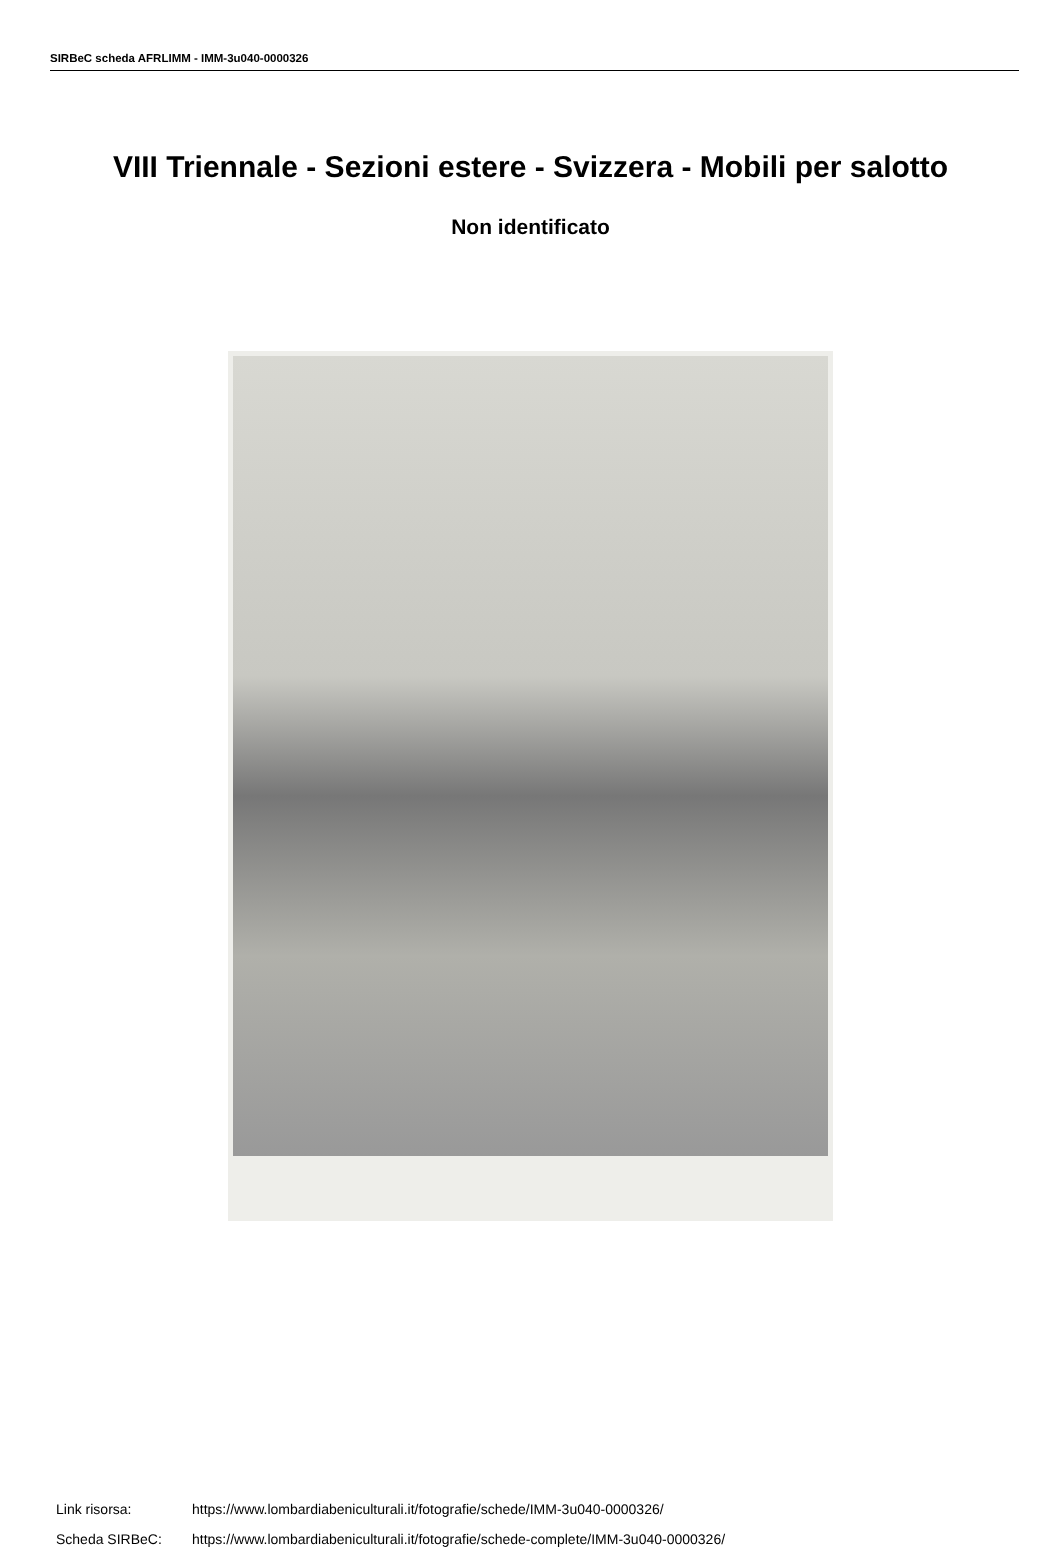SIRBeC scheda AFRLIMM - IMM-3u040-0000326
VIII Triennale - Sezioni estere - Svizzera - Mobili per salotto
Non identificato
Link risorsa: https://www.lombardiabeniculturali.it/fotografie/schede/IMM-3u040-0000326/
Scheda SIRBeC: https://www.lombardiabeniculturali.it/fotografie/schede-complete/IMM-3u040-0000326/